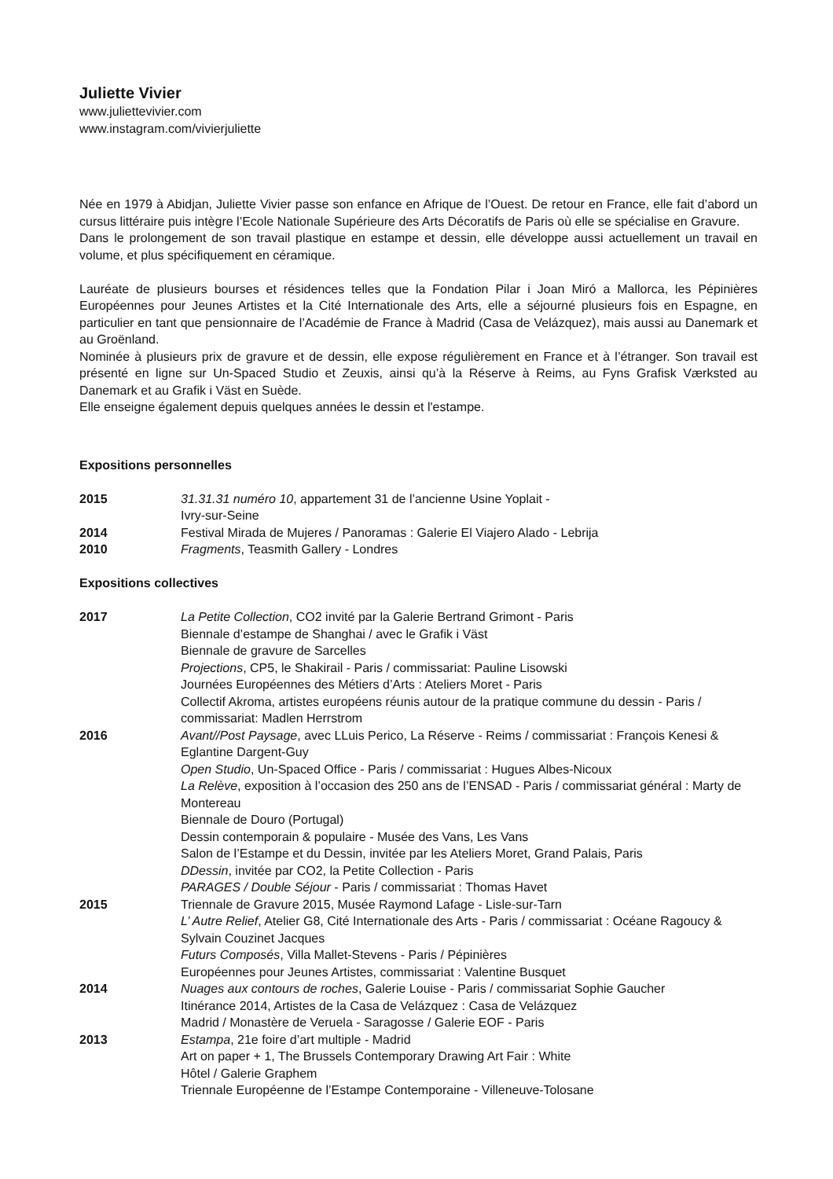Juliette Vivier
www.juliettevivier.com
www.instagram.com/vivierjuliette
Née en 1979 à Abidjan, Juliette Vivier passe son enfance en Afrique de l’Ouest. De retour en France, elle fait d’abord un cursus littéraire puis intègre l’Ecole Nationale Supérieure des Arts Décoratifs de Paris où elle se spécialise en Gravure.
Dans le prolongement de son travail plastique en estampe et dessin, elle développe aussi actuellement un travail en volume, et plus spécifiquement en céramique.
Lauréate de plusieurs bourses et résidences telles que la Fondation Pilar i Joan Miró a Mallorca, les Pépinières Européennes pour Jeunes Artistes et la Cité Internationale des Arts, elle a séjourné plusieurs fois en Espagne, en particulier en tant que pensionnaire de l’Académie de France à Madrid (Casa de Velázquez), mais aussi au Danemark et au Groënland.
Nominée à plusieurs prix de gravure et de dessin, elle expose régulièrement en France et à l’étranger. Son travail est présenté en ligne sur Un-Spaced Studio et Zeuxis, ainsi qu’à la Réserve à Reims, au Fyns Grafisk Værksted au Danemark et au Grafik i Väst en Suède.
Elle enseigne également depuis quelques années le dessin et l'estampe.
Expositions personnelles
2015 31.31.31 numéro 10, appartement 31 de l’ancienne Usine Yoplait -
Ivry-sur-Seine
2014 Festival Mirada de Mujeres / Panoramas : Galerie El Viajero Alado - Lebrija
2010 Fragments, Teasmith Gallery - Londres
Expositions collectives
2017 La Petite Collection, CO2 invité par la Galerie Bertrand Grimont - Paris
Biennale d’estampe de Shanghai / avec le Grafik i Väst
Biennale de gravure de Sarcelles
Projections, CP5, le Shakirail - Paris / commissariat: Pauline Lisowski
Journées Européennes des Métiers d’Arts : Ateliers Moret - Paris
Collectif Akroma, artistes européens réunis autour de la pratique commune du dessin - Paris / commissariat: Madlen Herrstrom
2016 Avant//Post Paysage, avec LLuis Perico, La Réserve - Reims / commissariat : François Kenesi & Eglantine Dargent-Guy
Open Studio, Un-Spaced Office - Paris / commissariat : Hugues Albes-Nicoux
La Relève, exposition à l’occasion des 250 ans de l’ENSAD - Paris / commissariat général : Marty de Montereau
Biennale de Douro (Portugal)
Dessin contemporain & populaire - Musée des Vans, Les Vans
Salon de l’Estampe et du Dessin, invitée par les Ateliers Moret, Grand Palais, Paris
DDessin, invitée par CO2, la Petite Collection - Paris
PARAGES / Double Séjour - Paris / commissariat : Thomas Havet
2015 Triennale de Gravure 2015, Musée Raymond Lafage - Lisle-sur-Tarn
L’ Autre Relief, Atelier G8, Cité Internationale des Arts - Paris / commissariat : Océane Ragoucy & Sylvain Couzinet Jacques
Futurs Composés, Villa Mallet-Stevens - Paris / Pépinières
Européennes pour Jeunes Artistes, commissariat : Valentine Busquet
2014 Nuages aux contours de roches, Galerie Louise - Paris / commissariat Sophie Gaucher
Itinérance 2014, Artistes de la Casa de Velázquez : Casa de Velázquez
Madrid / Monastère de Veruela - Saragosse / Galerie EOF - Paris
2013 Estampa, 21e foire d’art multiple - Madrid
Art on paper + 1, The Brussels Contemporary Drawing Art Fair : White
Hôtel / Galerie Graphem
Triennale Européenne de l’Estampe Contemporaine - Villeneuve-Tolosane